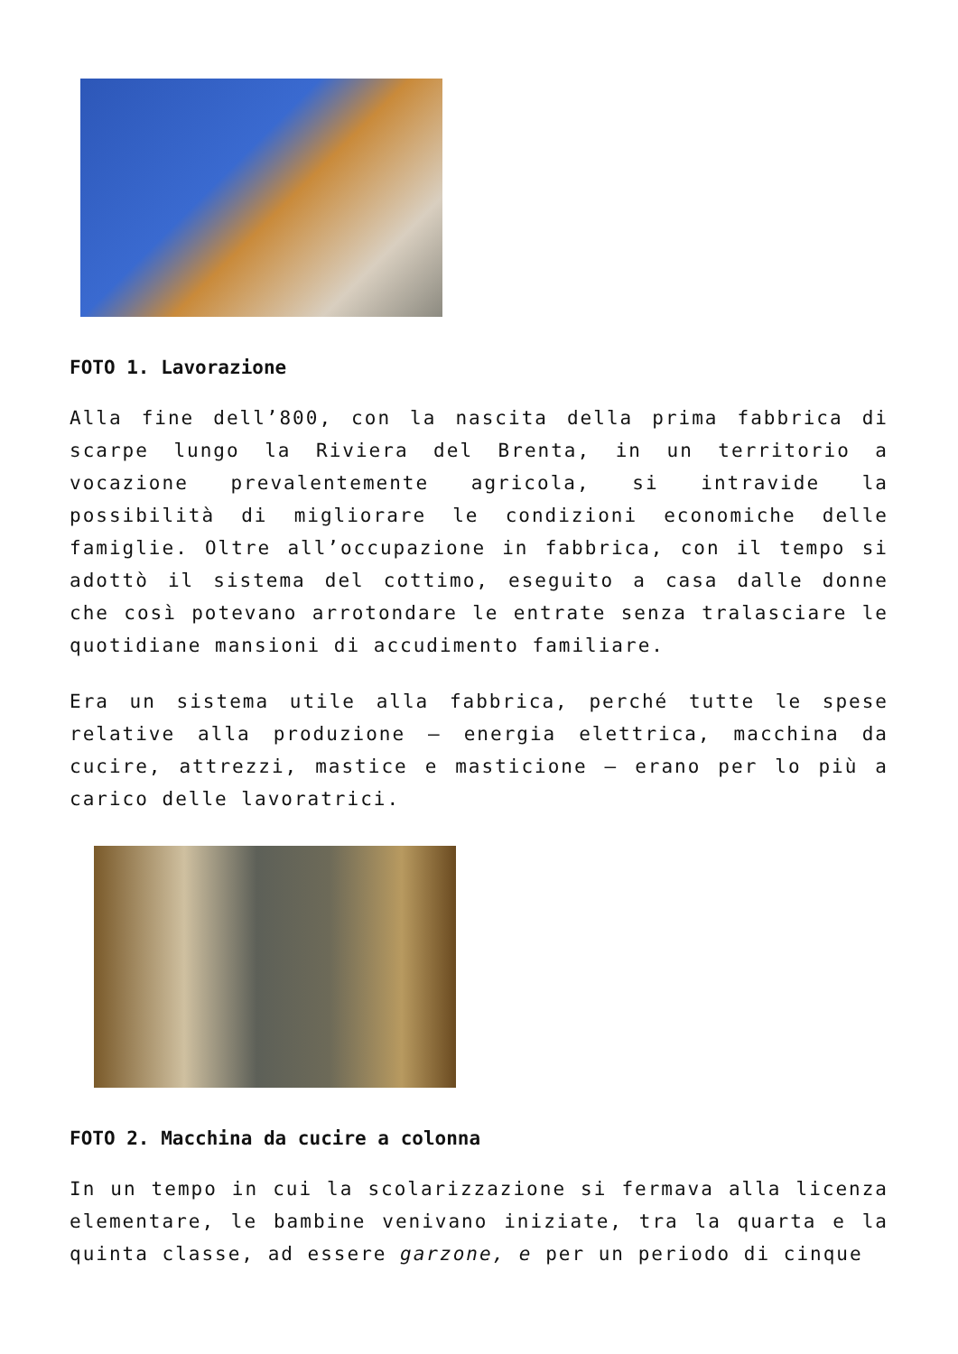FOTO 1. Lavorazione
Alla fine dell’800, con la nascita della prima fabbrica di scarpe lungo la Riviera del Brenta, in un territorio a vocazione prevalentemente agricola, si intravide la possibilità di migliorare le condizioni economiche delle famiglie. Oltre all’occupazione in fabbrica, con il tempo si adottò il sistema del cottimo, eseguito a casa dalle donne che così potevano arrotondare le entrate senza tralasciare le quotidiane mansioni di accudimento familiare.
Era un sistema utile alla fabbrica, perché tutte le spese relative alla produzione – energia elettrica, macchina da cucire, attrezzi, mastice e masticione – erano per lo più a carico delle lavoratrici.
FOTO 2. Macchina da cucire a colonna
In un tempo in cui la scolarizzazione si fermava alla licenza elementare, le bambine venivano iniziate, tra la quarta e la quinta classe, ad essere garzone, e per un periodo di cinque